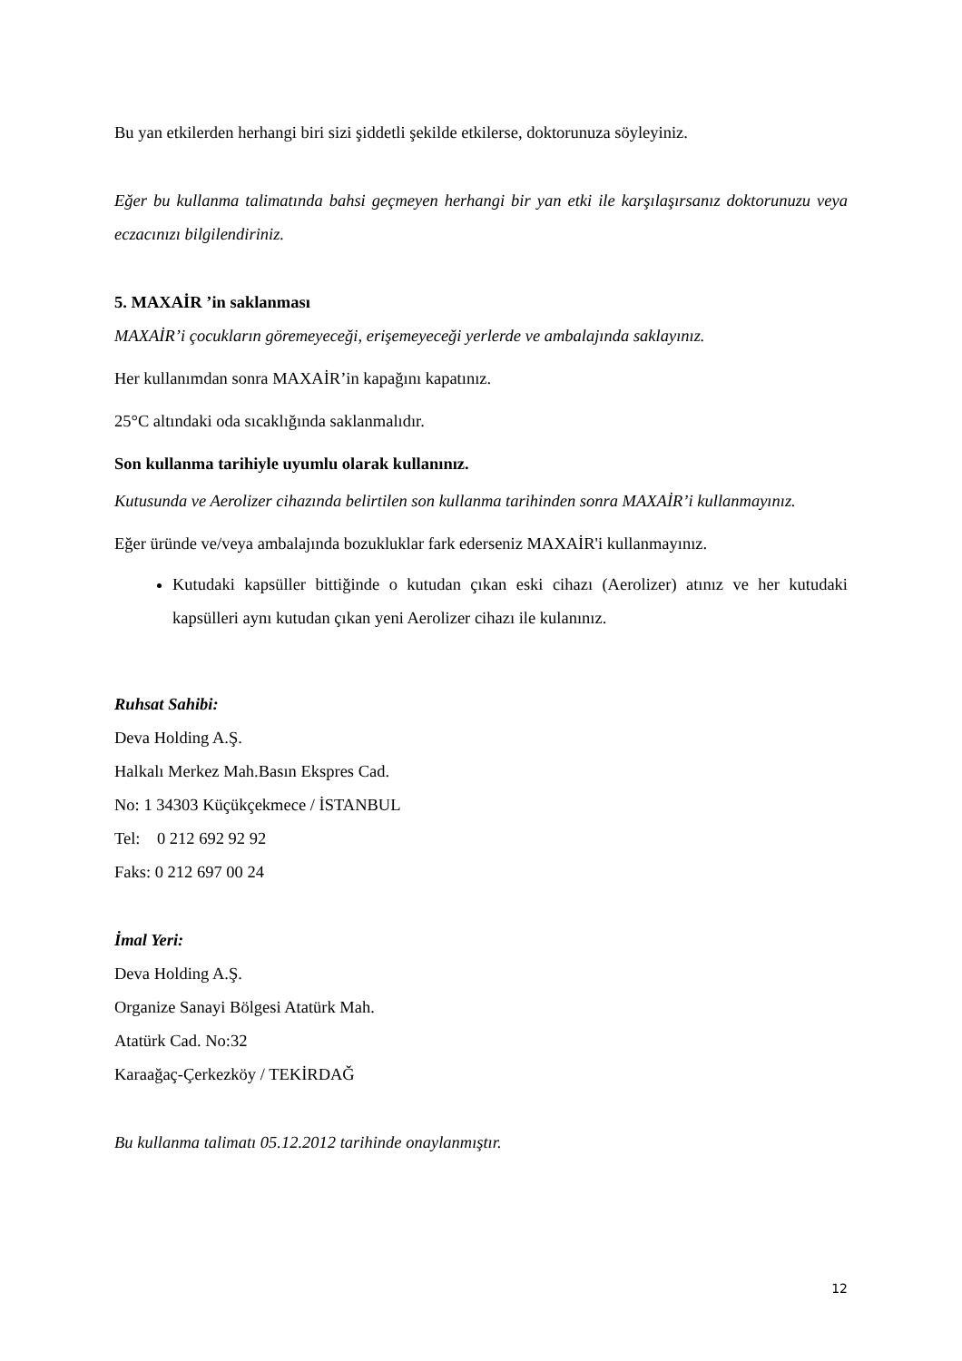Bu yan etkilerden herhangi biri sizi şiddetli şekilde etkilerse, doktorunuza söyleyiniz.
Eğer bu kullanma talimatında bahsi geçmeyen herhangi bir yan etki ile karşılaşırsanız doktorunuzu veya eczacınızı bilgilendiriniz.
5. MAXAİR ’in saklanması
MAXAİR’i çocukların göremeyeceği, erişemeyeceği yerlerde ve ambalajında saklayınız.
Her kullanımdan sonra MAXAİR’in kapağını kapatınız.
25°C altındaki oda sıcaklığında saklanmalıdır.
Son kullanma tarihiyle uyumlu olarak kullanınız.
Kutusunda ve Aerolizer cihazında belirtilen son kullanma tarihinden sonra MAXAİR’i kullanmayınız.
Eğer üründe ve/veya ambalajında bozukluklar fark ederseniz MAXAİR'i kullanmayınız.
Kutudaki kapsüller bittiğinde o kutudan çıkan eski cihazı (Aerolizer) atınız ve her kutudaki kapsülleri aynı kutudan çıkan yeni Aerolizer cihazı ile kulanınız.
Ruhsat Sahibi:
Deva Holding A.Ş.
Halkalı Merkez Mah.Basın Ekspres Cad.
No: 1 34303 Küçükçekmece / İSTANBUL
Tel: 0 212 692 92 92
Faks: 0 212 697 00 24
İmal Yeri:
Deva Holding A.Ş.
Organize Sanayi Bölgesi Atatürk Mah.
Atatürk Cad. No:32
Karaağaç-Çerkezköy / TEKİRDAĞ
Bu kullanma talimatı 05.12.2012 tarihinde onaylanmıştır.
12